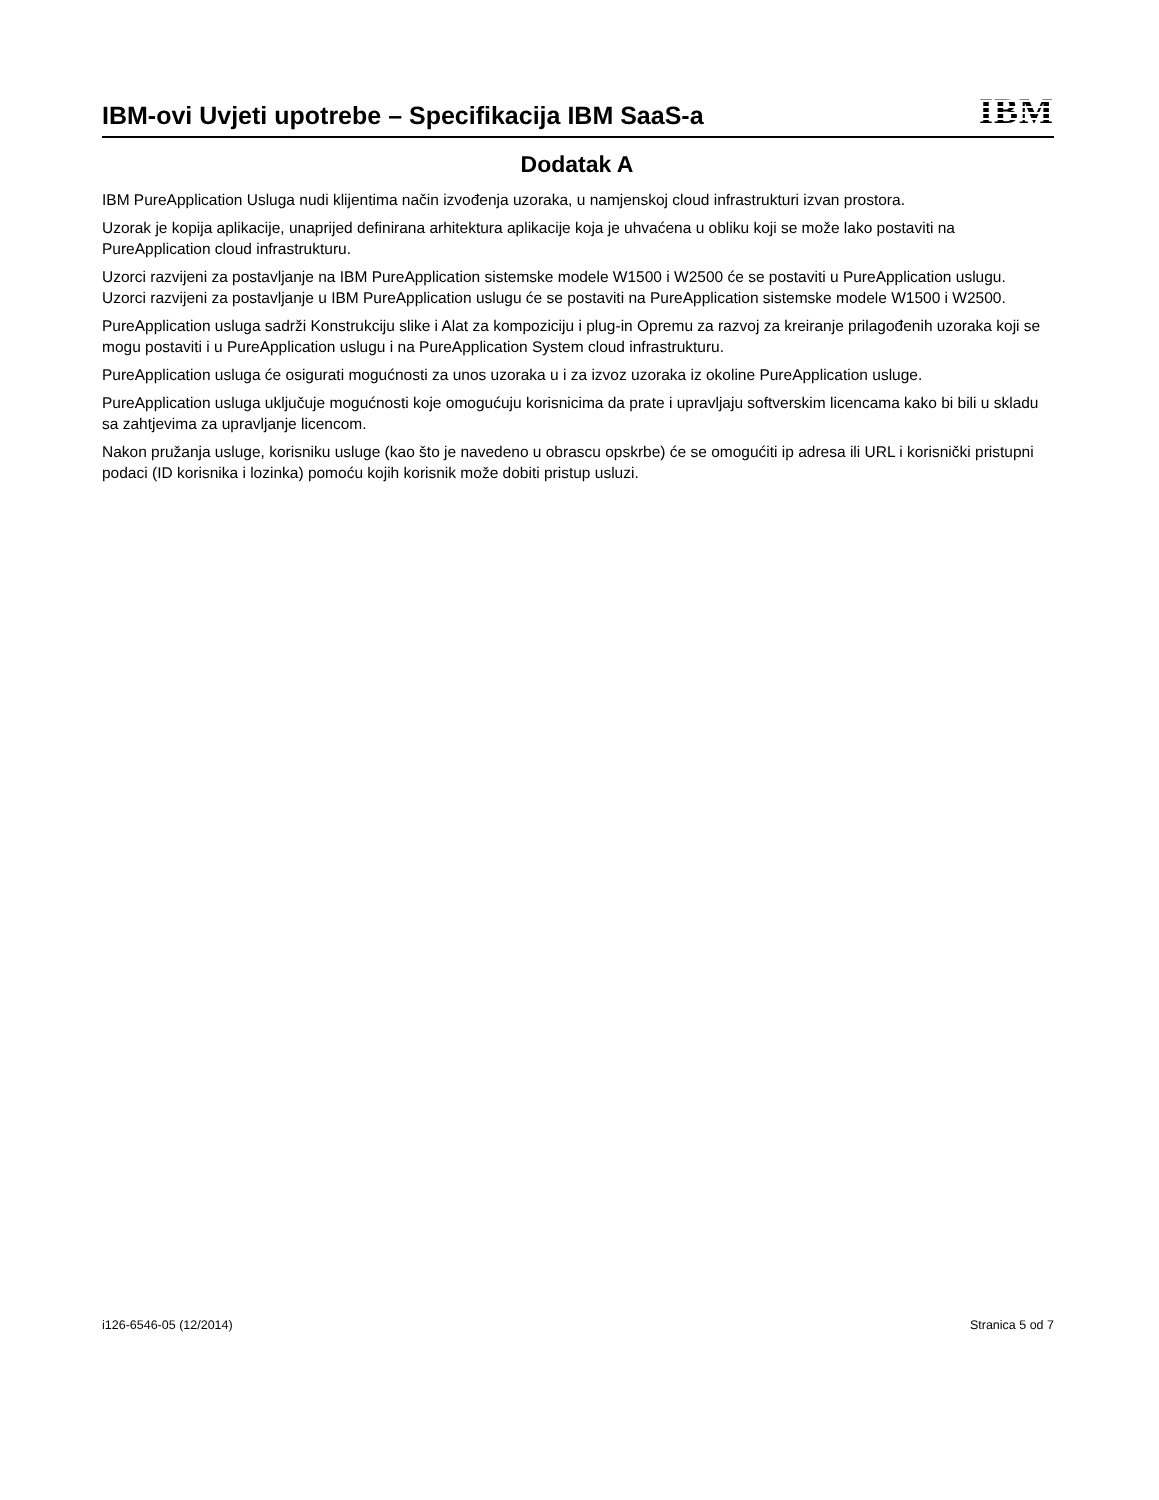IBM-ovi Uvjeti upotrebe – Specifikacija IBM SaaS-a
IBM
Dodatak A
IBM PureApplication Usluga nudi klijentima način izvođenja uzoraka, u namjenskoj cloud infrastrukturi izvan prostora.
Uzorak je kopija aplikacije, unaprijed definirana arhitektura aplikacije koja je uhvaćena u obliku koji se može lako postaviti na PureApplication cloud infrastrukturu.
Uzorci razvijeni za postavljanje na IBM PureApplication sistemske modele W1500 i W2500 će se postaviti u PureApplication uslugu. Uzorci razvijeni za postavljanje u IBM PureApplication uslugu će se postaviti na PureApplication sistemske modele W1500 i W2500.
PureApplication usluga sadrži Konstrukciju slike i Alat za kompoziciju i plug-in Opremu za razvoj za kreiranje prilagođenih uzoraka koji se mogu postaviti i u PureApplication uslugu i na PureApplication System cloud infrastrukturu.
PureApplication usluga će osigurati mogućnosti za unos uzoraka u i za izvoz uzoraka iz okoline PureApplication usluge.
PureApplication usluga uključuje mogućnosti koje omogućuju korisnicima da prate i upravljaju softverskim licencama kako bi bili u skladu sa zahtjevima za upravljanje licencom.
Nakon pružanja usluge, korisniku usluge (kao što je navedeno u obrascu opskrbe) će se omogućiti ip adresa ili URL i korisnički pristupni podaci (ID korisnika i lozinka) pomoću kojih korisnik može dobiti pristup usluzi.
i126-6546-05 (12/2014) Stranica 5 od 7